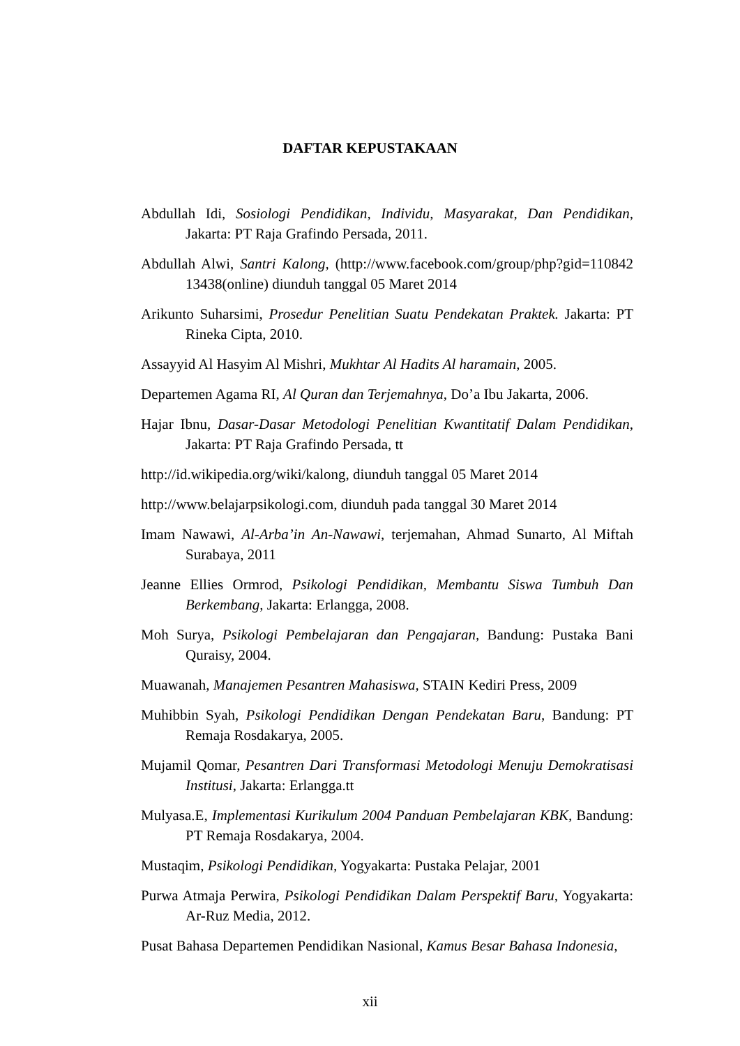DAFTAR KEPUSTAKAAN
Abdullah Idi, Sosiologi Pendidikan, Individu, Masyarakat, Dan Pendidikan, Jakarta: PT Raja Grafindo Persada, 2011.
Abdullah Alwi, Santri Kalong, (http://www.facebook.com/group/php?gid=110842 13438(online) diunduh tanggal 05 Maret 2014
Arikunto Suharsimi, Prosedur Penelitian Suatu Pendekatan Praktek. Jakarta: PT Rineka Cipta, 2010.
Assayyid Al Hasyim Al Mishri, Mukhtar Al Hadits Al haramain, 2005.
Departemen Agama RI, Al Quran dan Terjemahnya, Do’a Ibu Jakarta, 2006.
Hajar Ibnu, Dasar-Dasar Metodologi Penelitian Kwantitatif Dalam Pendidikan, Jakarta: PT Raja Grafindo Persada, tt
http://id.wikipedia.org/wiki/kalong, diunduh tanggal 05 Maret 2014
http://www.belajarpsikologi.com, diunduh pada tanggal 30 Maret 2014
Imam Nawawi, Al-Arba’in An-Nawawi, terjemahan, Ahmad Sunarto, Al Miftah Surabaya, 2011
Jeanne Ellies Ormrod, Psikologi Pendidikan, Membantu Siswa Tumbuh Dan Berkembang, Jakarta: Erlangga, 2008.
Moh Surya, Psikologi Pembelajaran dan Pengajaran, Bandung: Pustaka Bani Quraisy, 2004.
Muawanah, Manajemen Pesantren Mahasiswa, STAIN Kediri Press, 2009
Muhibbin Syah, Psikologi Pendidikan Dengan Pendekatan Baru, Bandung: PT Remaja Rosdakarya, 2005.
Mujamil Qomar, Pesantren Dari Transformasi Metodologi Menuju Demokratisasi Institusi, Jakarta: Erlangga.tt
Mulyasa.E, Implementasi Kurikulum 2004 Panduan Pembelajaran KBK, Bandung: PT Remaja Rosdakarya, 2004.
Mustaqim, Psikologi Pendidikan, Yogyakarta: Pustaka Pelajar, 2001
Purwa Atmaja Perwira, Psikologi Pendidikan Dalam Perspektif Baru, Yogyakarta: Ar-Ruz Media, 2012.
Pusat Bahasa Departemen Pendidikan Nasional, Kamus Besar Bahasa Indonesia,
xii